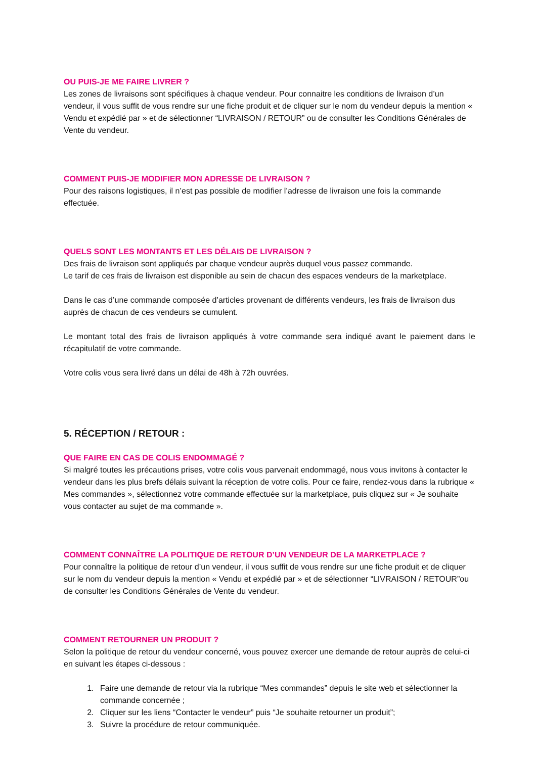OU PUIS-JE ME FAIRE LIVRER ?
Les zones de livraisons sont spécifiques à chaque vendeur. Pour connaitre les conditions de livraison d’un vendeur, il vous suffit de vous rendre sur une fiche produit et de cliquer sur le nom du vendeur depuis la mention « Vendu et expédié par » et de sélectionner “LIVRAISON / RETOUR” ou de consulter les Conditions Générales de Vente du vendeur.
COMMENT PUIS-JE MODIFIER MON ADRESSE DE LIVRAISON ?
Pour des raisons logistiques, il n’est pas possible de modifier l’adresse de livraison une fois la commande effectuée.
QUELS SONT LES MONTANTS ET LES DÉLAIS DE LIVRAISON ?
Des frais de livraison sont appliqués par chaque vendeur auprès duquel vous passez commande.
Le tarif de ces frais de livraison est disponible au sein de chacun des espaces vendeurs de la marketplace.
Dans le cas d’une commande composée d’articles provenant de différents vendeurs, les frais de livraison dus auprès de chacun de ces vendeurs se cumulent.
Le montant total des frais de livraison appliqués à votre commande sera indiqué avant le paiement dans le récapitulatif de votre commande.
Votre colis vous sera livré dans un délai de 48h à 72h ouvrées.
5. RÉCEPTION / RETOUR :
QUE FAIRE EN CAS DE COLIS ENDOMMAGÉ ?
Si malgré toutes les précautions prises, votre colis vous parvenait endommagé, nous vous invitons à contacter le vendeur dans les plus brefs délais suivant la réception de votre colis. Pour ce faire, rendez-vous dans la rubrique « Mes commandes », sélectionnez votre commande effectuée sur la marketplace, puis cliquez sur « Je souhaite vous contacter au sujet de ma commande ».
COMMENT CONNAÎTRE LA POLITIQUE DE RETOUR D’UN VENDEUR DE LA MARKETPLACE ?
Pour connaître la politique de retour d’un vendeur, il vous suffit de vous rendre sur une fiche produit et de cliquer sur le nom du vendeur depuis la mention « Vendu et expédié par » et de sélectionner “LIVRAISON / RETOUR”ou de consulter les Conditions Générales de Vente du vendeur.
COMMENT RETOURNER UN PRODUIT ?
Selon la politique de retour du vendeur concerné, vous pouvez exercer une demande de retour auprès de celui-ci en suivant les étapes ci-dessous :
1. Faire une demande de retour via la rubrique “Mes commandes” depuis le site web et sélectionner la commande concernée ;
2. Cliquer sur les liens “Contacter le vendeur” puis “Je souhaite retourner un produit”;
3. Suivre la procédure de retour communiquée.